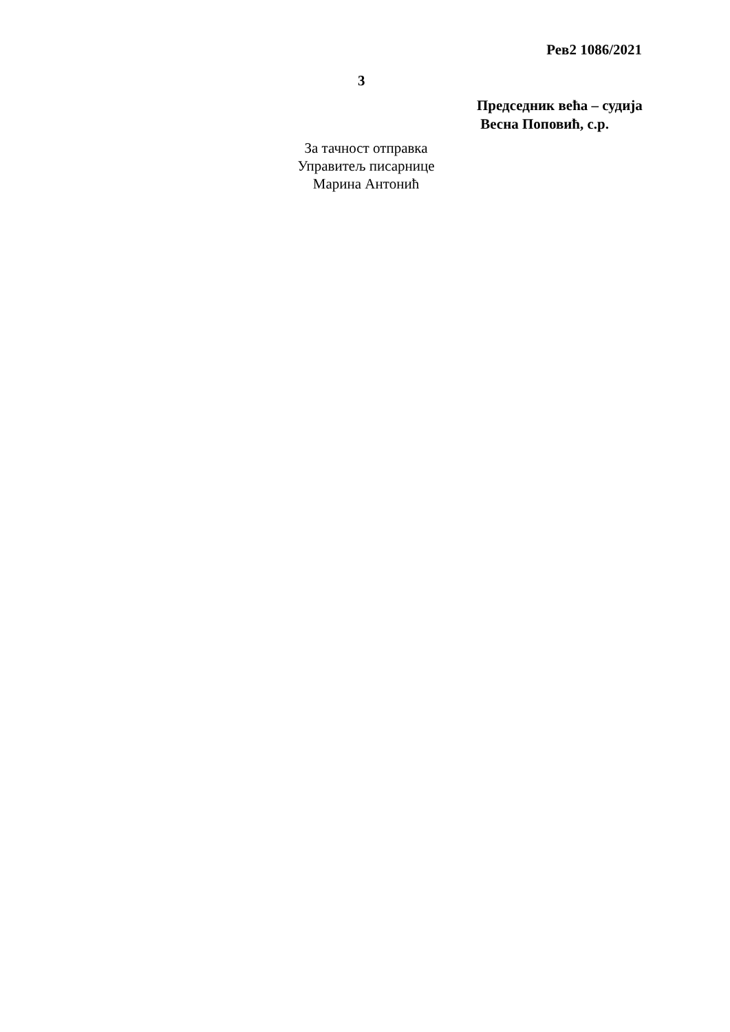Рев2 1086/2021
3
Председник већа – судија
Весна Поповић, с.р.
За тачност отправка
Управитељ писарнице
Марина Антонић